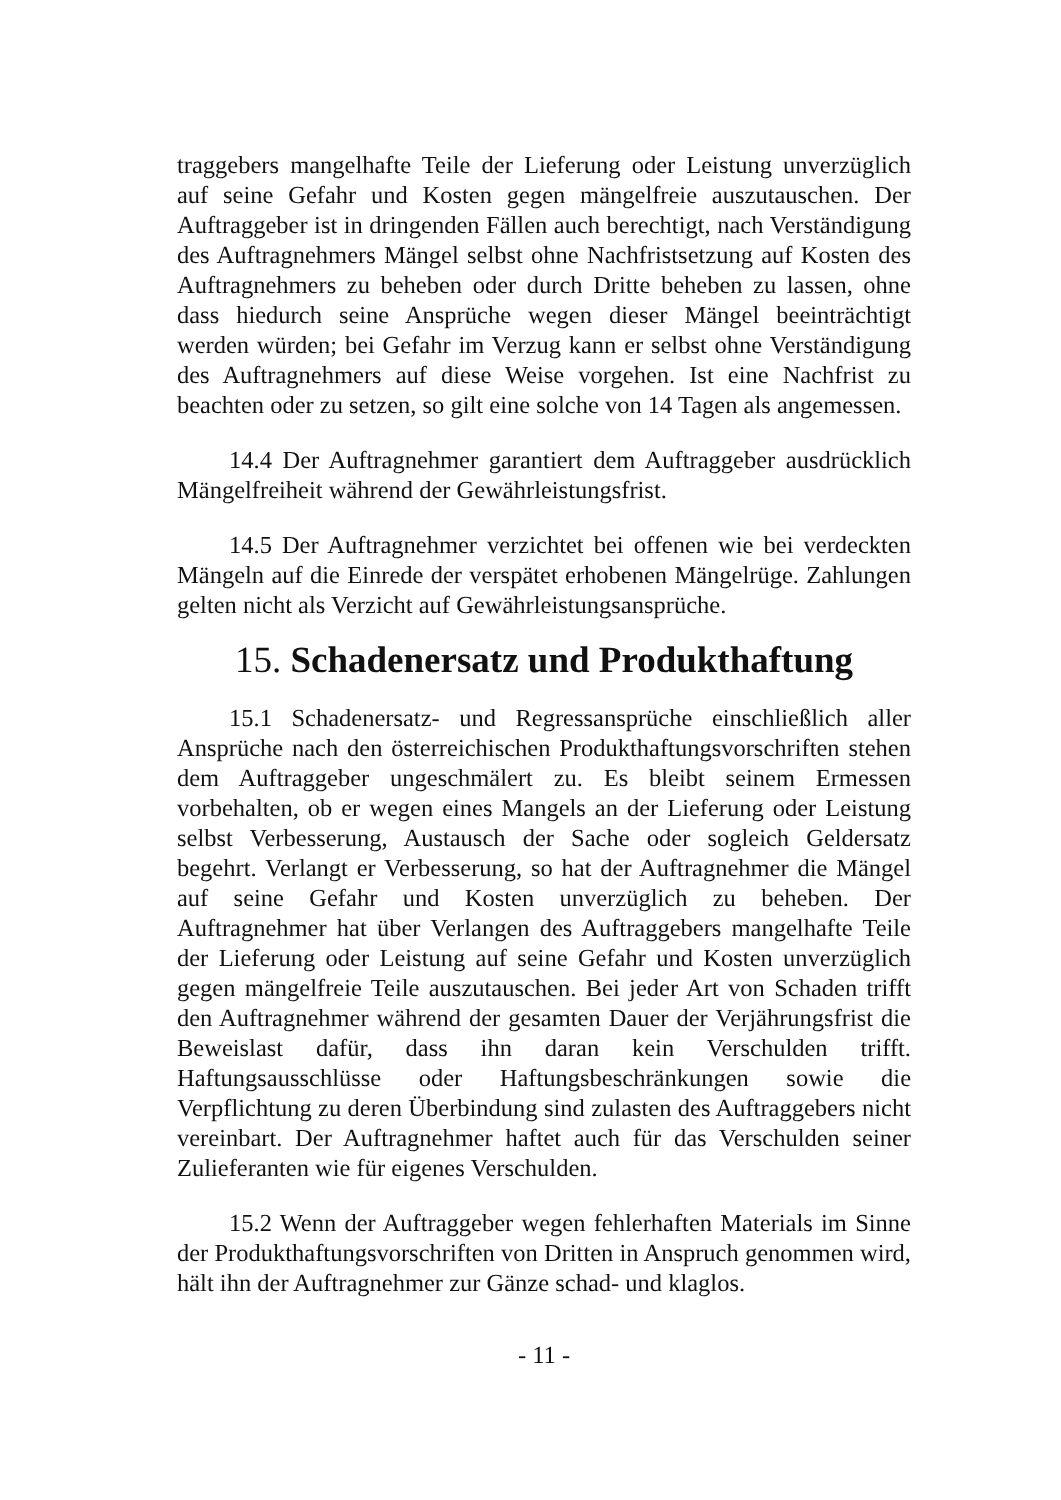traggebers mangelhafte Teile der Lieferung oder Leistung unverzüglich auf seine Gefahr und Kosten gegen mängelfreie auszutauschen. Der Auftraggeber ist in dringenden Fällen auch berechtigt, nach Verständigung des Auftragnehmers Mängel selbst ohne Nachfristsetzung auf Kosten des Auftragnehmers zu beheben oder durch Dritte beheben zu lassen, ohne dass hiedurch seine Ansprüche wegen dieser Mängel beeinträchtigt werden würden; bei Gefahr im Verzug kann er selbst ohne Verständigung des Auftragnehmers auf diese Weise vorgehen. Ist eine Nachfrist zu beachten oder zu setzen, so gilt eine solche von 14 Tagen als angemessen.
14.4 Der Auftragnehmer garantiert dem Auftraggeber ausdrücklich Mängelfreiheit während der Gewährleistungsfrist.
14.5 Der Auftragnehmer verzichtet bei offenen wie bei verdeckten Mängeln auf die Einrede der verspätet erhobenen Mängelrüge. Zahlungen gelten nicht als Verzicht auf Gewährleistungsansprüche.
15. Schadenersatz und Produkthaftung
15.1 Schadenersatz- und Regressansprüche einschließlich aller Ansprüche nach den österreichischen Produkthaftungsvorschriften stehen dem Auftraggeber ungeschmälert zu. Es bleibt seinem Ermessen vorbehalten, ob er wegen eines Mangels an der Lieferung oder Leistung selbst Verbesserung, Austausch der Sache oder sogleich Geldersatz begehrt. Verlangt er Verbesserung, so hat der Auftragnehmer die Mängel auf seine Gefahr und Kosten unverzüglich zu beheben. Der Auftragnehmer hat über Verlangen des Auftraggebers mangelhafte Teile der Lieferung oder Leistung auf seine Gefahr und Kosten unverzüglich gegen mängelfreie Teile auszutauschen. Bei jeder Art von Schaden trifft den Auftragnehmer während der gesamten Dauer der Verjährungsfrist die Beweislast dafür, dass ihn daran kein Verschulden trifft. Haftungsausschlüsse oder Haftungsbeschränkungen sowie die Verpflichtung zu deren Überbindung sind zulasten des Auftraggebers nicht vereinbart. Der Auftragnehmer haftet auch für das Verschulden seiner Zulieferanten wie für eigenes Verschulden.
15.2 Wenn der Auftraggeber wegen fehlerhaften Materials im Sinne der Produkthaftungsvorschriften von Dritten in Anspruch genommen wird, hält ihn der Auftragnehmer zur Gänze schad- und klaglos.
- 11 -